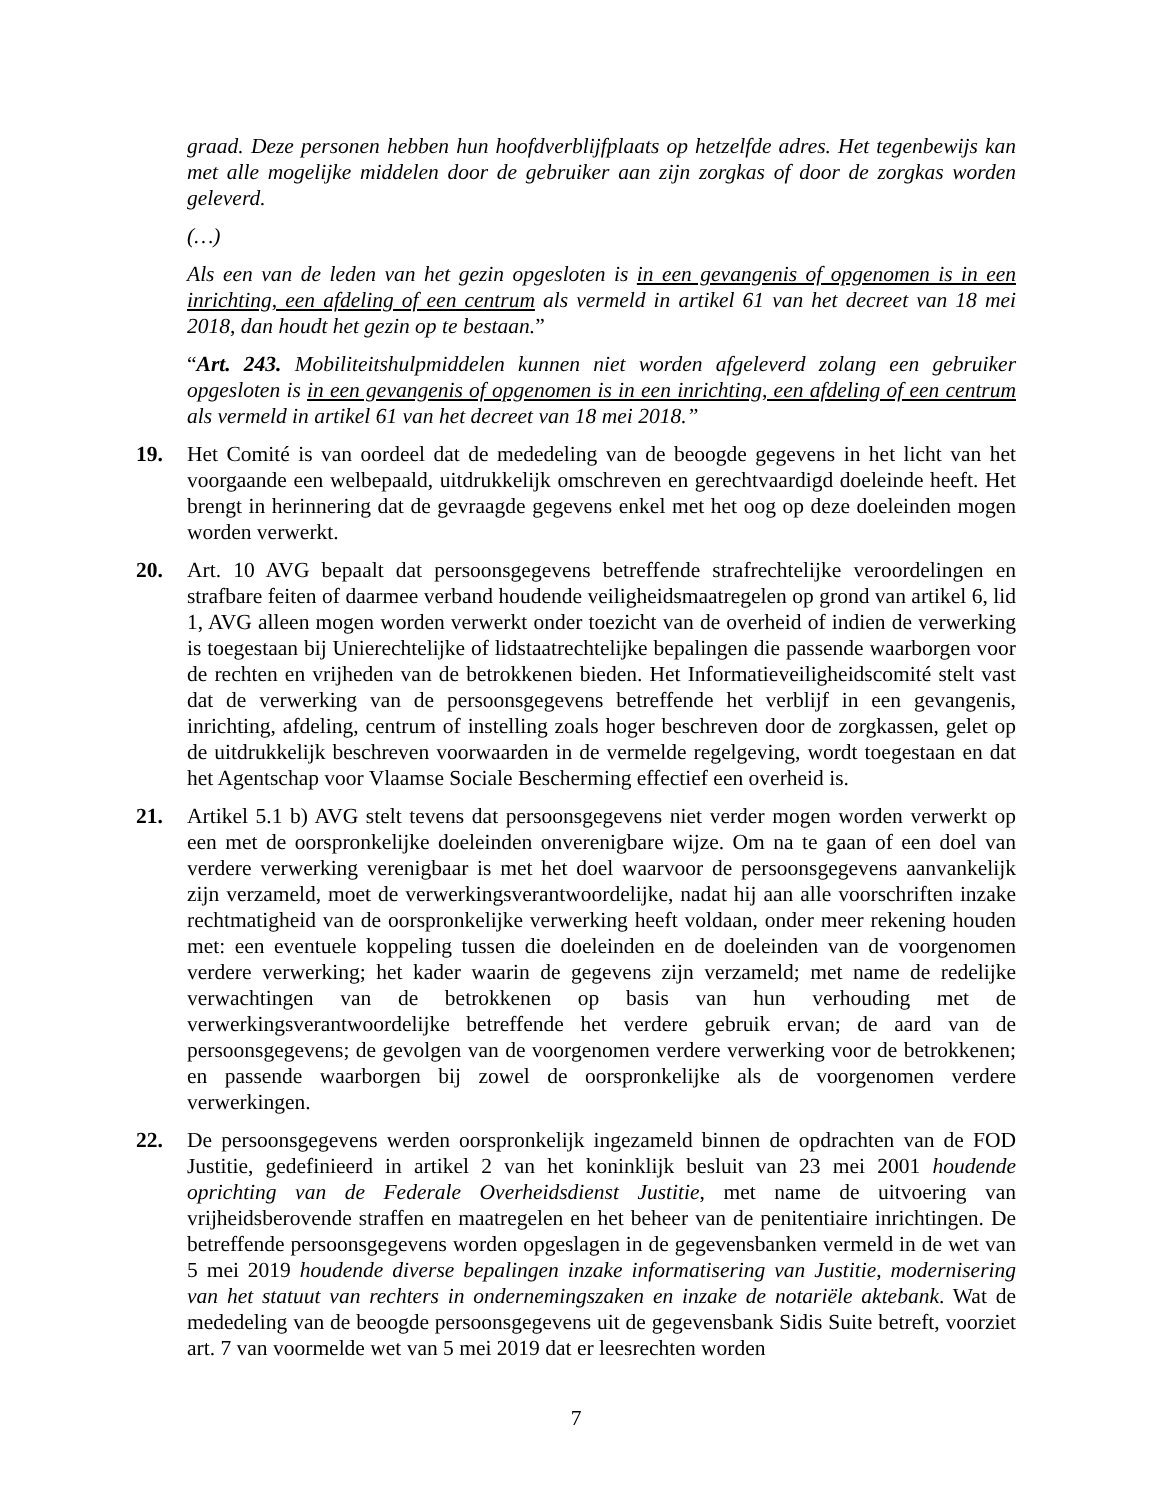graad. Deze personen hebben hun hoofdverblijfplaats op hetzelfde adres. Het tegenbewijs kan met alle mogelijke middelen door de gebruiker aan zijn zorgkas of door de zorgkas worden geleverd.
(…)
Als een van de leden van het gezin opgesloten is in een gevangenis of opgenomen is in een inrichting, een afdeling of een centrum als vermeld in artikel 61 van het decreet van 18 mei 2018, dan houdt het gezin op te bestaan.”
“Art. 243. Mobiliteitshulpmiddelen kunnen niet worden afgeleverd zolang een gebruiker opgesloten is in een gevangenis of opgenomen is in een inrichting, een afdeling of een centrum als vermeld in artikel 61 van het decreet van 18 mei 2018.”
19. Het Comité is van oordeel dat de mededeling van de beoogde gegevens in het licht van het voorgaande een welbepaald, uitdrukkelijk omschreven en gerechtvaardigd doeleinde heeft. Het brengt in herinnering dat de gevraagde gegevens enkel met het oog op deze doeleinden mogen worden verwerkt.
20. Art. 10 AVG bepaalt dat persoonsgegevens betreffende strafrechtelijke veroordelingen en strafbare feiten of daarmee verband houdende veiligheidsmaatregelen op grond van artikel 6, lid 1, AVG alleen mogen worden verwerkt onder toezicht van de overheid of indien de verwerking is toegestaan bij Unierechtelijke of lidstaatrechtelijke bepalingen die passende waarborgen voor de rechten en vrijheden van de betrokkenen bieden. Het Informatieveiligheidscomité stelt vast dat de verwerking van de persoonsgegevens betreffende het verblijf in een gevangenis, inrichting, afdeling, centrum of instelling zoals hoger beschreven door de zorgkassen, gelet op de uitdrukkelijk beschreven voorwaarden in de vermelde regelgeving, wordt toegestaan en dat het Agentschap voor Vlaamse Sociale Bescherming effectief een overheid is.
21. Artikel 5.1 b) AVG stelt tevens dat persoonsgegevens niet verder mogen worden verwerkt op een met de oorspronkelijke doeleinden onverenigbare wijze. Om na te gaan of een doel van verdere verwerking verenigbaar is met het doel waarvoor de persoonsgegevens aanvankelijk zijn verzameld, moet de verwerkingsverantwoordelijke, nadat hij aan alle voorschriften inzake rechtmatigheid van de oorspronkelijke verwerking heeft voldaan, onder meer rekening houden met: een eventuele koppeling tussen die doeleinden en de doeleinden van de voorgenomen verdere verwerking; het kader waarin de gegevens zijn verzameld; met name de redelijke verwachtingen van de betrokkenen op basis van hun verhouding met de verwerkingsverantwoordelijke betreffende het verdere gebruik ervan; de aard van de persoonsgegevens; de gevolgen van de voorgenomen verdere verwerking voor de betrokkenen; en passende waarborgen bij zowel de oorspronkelijke als de voorgenomen verdere verwerkingen.
22. De persoonsgegevens werden oorspronkelijk ingezameld binnen de opdrachten van de FOD Justitie, gedefinieerd in artikel 2 van het koninklijk besluit van 23 mei 2001 houdende oprichting van de Federale Overheidsdienst Justitie, met name de uitvoering van vrijheidsberovende straffen en maatregelen en het beheer van de penitentiaire inrichtingen. De betreffende persoonsgegevens worden opgeslagen in de gegevensbanken vermeld in de wet van 5 mei 2019 houdende diverse bepalingen inzake informatisering van Justitie, modernisering van het statuut van rechters in ondernemingszaken en inzake de notariële aktebank. Wat de mededeling van de beoogde persoonsgegevens uit de gegevensbank Sidis Suite betreft, voorziet art. 7 van voormelde wet van 5 mei 2019 dat er leesrechten worden
7